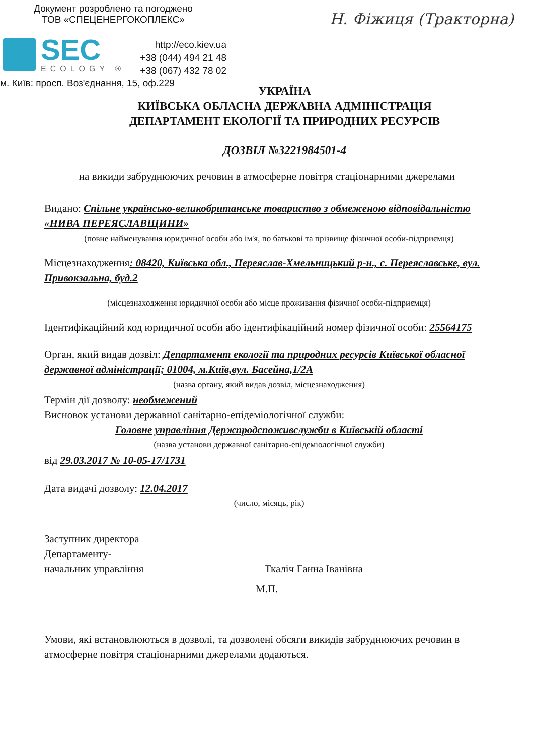Документ розроблено та погоджено
ТОВ «СПЕЦЕНЕРГОКОПЛЕКС»
SEC
ECOLOGY ®
http://eco.kiev.ua
+38 (044) 494 21 48
+38 (067) 432 78 02
м. Київ: просп. Воз'єднання, 15, оф.229
Н. Фіжиця (Тракторна)
УКРАЇНА
КИЇВСЬКА ОБЛАСНА ДЕРЖАВНА АДМІНІСТРАЦІЯ
ДЕПАРТАМЕНТ ЕКОЛОГІЇ ТА ПРИРОДНИХ РЕСУРСІВ
ДОЗВІЛ №3221984501-4
на викиди забруднюючих речовин в атмосферне повітря стаціонарними джерелами
Видано: Спільне українсько-великобританське товариство з обмеженою відповідальністю «НИВА ПЕРЕЯСЛАВЩИНИ»
(повне найменування юридичної особи або ім'я, по батькові та прізвище фізичної особи-підприємця)
Місцезнаходження: 08420, Київська обл., Переяслав-Хмельницький р-н., с. Переяславське, вул. Привокзальна, буд.2
(місцезнаходження юридичної особи або місце проживання фізичної особи-підприємця)
Ідентифікаційний код юридичної особи або ідентифікаційний номер фізичної особи: 25564175
Орган, який видав дозвіл: Департамент екології та природних ресурсів Київської обласної державної адміністрації; 01004, м.Київ,вул. Басейна,1/2А
(назва органу, який видав дозвіл, місцезнаходження)
Термін дії дозволу: необмежений
Висновок установи державної санітарно-епідеміологічної служби:
Головне управління Держпродспоживслужби в Київській області
(назва установи державної санітарно-епідеміологічної служби)
від 29.03.2017 № 10-05-17/1731
Дата видачі дозволу: 12.04.2017
(число, місяць, рік)
Заступник директора
Департаменту-
начальник управління
Ткаліч Ганна Іванівна
М.П.
Умови, які встановлюються в дозволі, та дозволені обсяги викидів забруднюючих речовин в атмосферне повітря стаціонарними джерелами додаються.